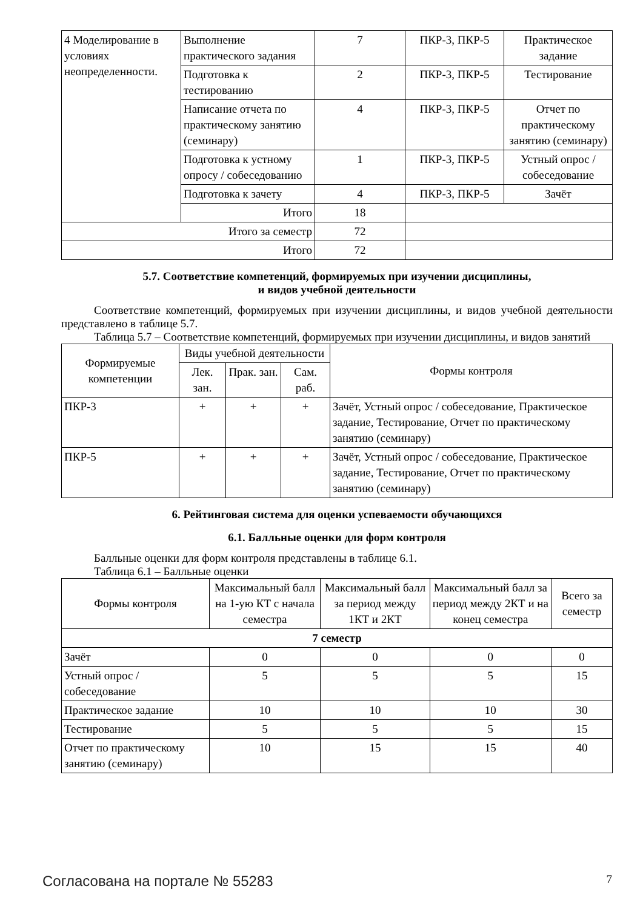| 4 Моделирование в условиях неопределенности. | Выполнение практического задания | 7 | ПКР-3, ПКР-5 | Практическое задание |
| | Подготовка к тестированию | 2 | ПКР-3, ПКР-5 | Тестирование |
| | Написание отчета по практическому занятию (семинару) | 4 | ПКР-3, ПКР-5 | Отчет по практическому занятию (семинару) |
| | Подготовка к устному опросу / собеседованию | 1 | ПКР-3, ПКР-5 | Устный опрос / собеседование |
| | Подготовка к зачету | 4 | ПКР-3, ПКР-5 | Зачёт |
| | Итого | 18 | | |
| Итого за семестр | | 72 | | |
| Итого | | 72 | | |
5.7. Соответствие компетенций, формируемых при изучении дисциплины,
и видов учебной деятельности
Соответствие компетенций, формируемых при изучении дисциплины, и видов учебной деятельности представлено в таблице 5.7.
Таблица 5.7 – Соответствие компетенций, формируемых при изучении дисциплины, и видов занятий
| Формируемые компетенции | Виды учебной деятельности | | | Формы контроля |
| --- | --- | --- | --- | --- |
| | Лек. зан. | Прак. зан. | Сам. раб. | |
| ПКР-3 | + | + | + | Зачёт, Устный опрос / собеседование, Практическое задание, Тестирование, Отчет по практическому занятию (семинару) |
| ПКР-5 | + | + | + | Зачёт, Устный опрос / собеседование, Практическое задание, Тестирование, Отчет по практическому занятию (семинару) |
6. Рейтинговая система для оценки успеваемости обучающихся
6.1. Балльные оценки для форм контроля
Балльные оценки для форм контроля представлены в таблице 6.1.
Таблица 6.1 – Балльные оценки
| Формы контроля | Максимальный балл на 1-ую КТ с начала семестра | Максимальный балл за период между 1КТ и 2КТ | Максимальный балл за период между 2КТ и на конец семестра | Всего за семестр |
| --- | --- | --- | --- | --- |
| 7 семестр | | | | |
| Зачёт | 0 | 0 | 0 | 0 |
| Устный опрос / собеседование | 5 | 5 | 5 | 15 |
| Практическое задание | 10 | 10 | 10 | 30 |
| Тестирование | 5 | 5 | 5 | 15 |
| Отчет по практическому занятию (семинару) | 10 | 15 | 15 | 40 |
Согласована на портале № 55283 7